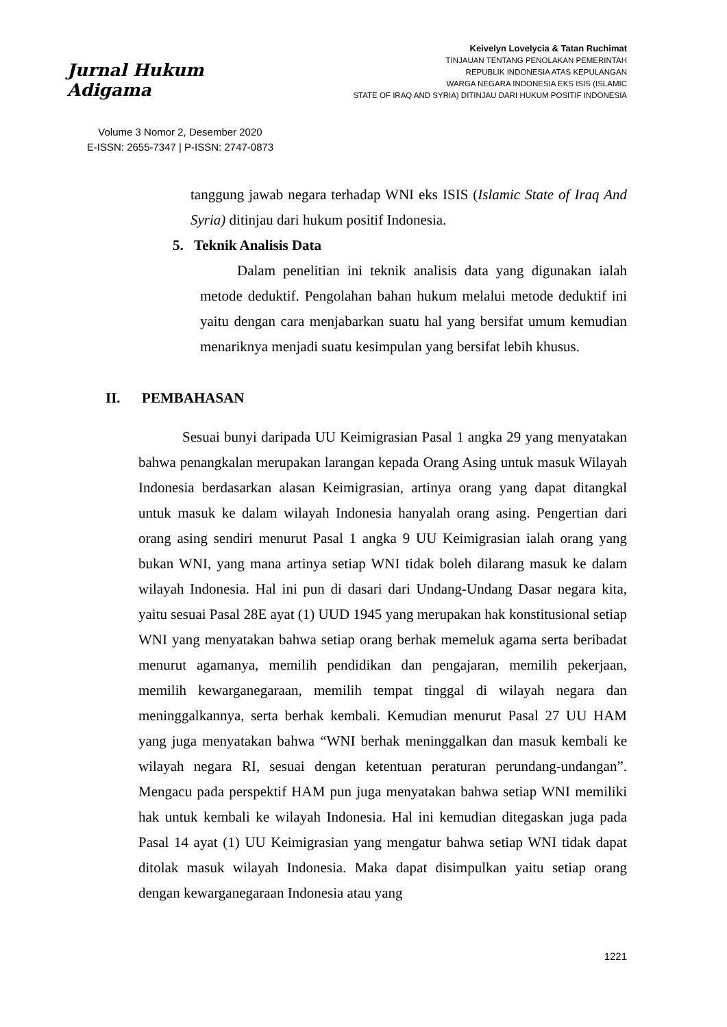Jurnal Hukum Adigama
Volume 3 Nomor 2, Desember 2020
E-ISSN: 2655-7347 | P-ISSN: 2747-0873
Keivelyn Lovelycia & Tatan Ruchimat
TINJAUAN TENTANG PENOLAKAN PEMERINTAH
REPUBLIK INDONESIA ATAS KEPULANGAN
WARGA NEGARA INDONESIA EKS ISIS (ISLAMIC
STATE OF IRAQ AND SYRIA) DITINJAU DARI HUKUM POSITIF INDONESIA
tanggung jawab negara terhadap WNI eks ISIS (Islamic State of Iraq And Syria) ditinjau dari hukum positif Indonesia.
5. Teknik Analisis Data
Dalam penelitian ini teknik analisis data yang digunakan ialah metode deduktif. Pengolahan bahan hukum melalui metode deduktif ini yaitu dengan cara menjabarkan suatu hal yang bersifat umum kemudian menariknya menjadi suatu kesimpulan yang bersifat lebih khusus.
II. PEMBAHASAN
Sesuai bunyi daripada UU Keimigrasian Pasal 1 angka 29 yang menyatakan bahwa penangkalan merupakan larangan kepada Orang Asing untuk masuk Wilayah Indonesia berdasarkan alasan Keimigrasian, artinya orang yang dapat ditangkal untuk masuk ke dalam wilayah Indonesia hanyalah orang asing. Pengertian dari orang asing sendiri menurut Pasal 1 angka 9 UU Keimigrasian ialah orang yang bukan WNI, yang mana artinya setiap WNI tidak boleh dilarang masuk ke dalam wilayah Indonesia. Hal ini pun di dasari dari Undang-Undang Dasar negara kita, yaitu sesuai Pasal 28E ayat (1) UUD 1945 yang merupakan hak konstitusional setiap WNI yang menyatakan bahwa setiap orang berhak memeluk agama serta beribadat menurut agamanya, memilih pendidikan dan pengajaran, memilih pekerjaan, memilih kewarganegaraan, memilih tempat tinggal di wilayah negara dan meninggalkannya, serta berhak kembali. Kemudian menurut Pasal 27 UU HAM yang juga menyatakan bahwa “WNI berhak meninggalkan dan masuk kembali ke wilayah negara RI, sesuai dengan ketentuan peraturan perundang-undangan”. Mengacu pada perspektif HAM pun juga menyatakan bahwa setiap WNI memiliki hak untuk kembali ke wilayah Indonesia. Hal ini kemudian ditegaskan juga pada Pasal 14 ayat (1) UU Keimigrasian yang mengatur bahwa setiap WNI tidak dapat ditolak masuk wilayah Indonesia. Maka dapat disimpulkan yaitu setiap orang dengan kewarganegaraan Indonesia atau yang
1221